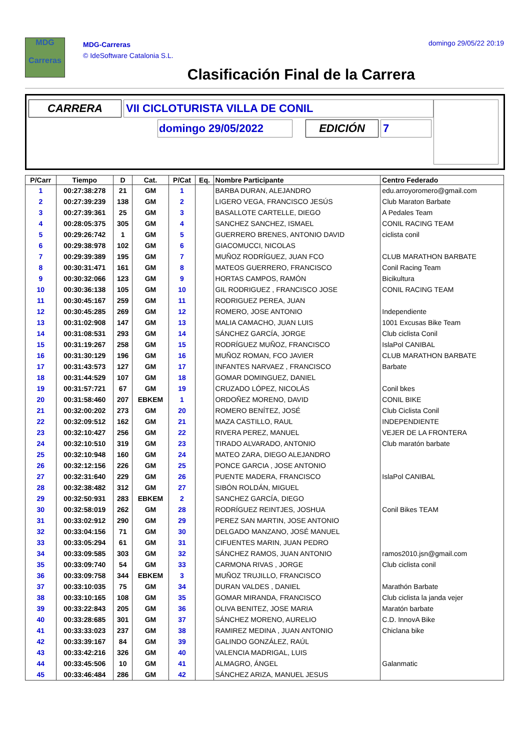MDG
Carreras
MDG-Carreras
© IdeSoftware Catalonia S.L.
domingo 29/05/22 20:19
Clasificación Final de la Carrera
CARRERA VII CICLOTURISTA VILLA DE CONIL
domingo 29/05/2022 EDICIÓN 7
| P/Carr | Tiempo | D | Cat. | P/Cat | Eq. | Nombre Participante | Centro Federado |
| --- | --- | --- | --- | --- | --- | --- | --- |
| 1 | 00:27:38:278 | 21 | GM | 1 | | BARBA DURAN, ALEJANDRO | edu.arroyoromero@gmail.com |
| 2 | 00:27:39:239 | 138 | GM | 2 | | LIGERO VEGA, FRANCISCO JESÚS | Club Maraton Barbate |
| 3 | 00:27:39:361 | 25 | GM | 3 | | BASALLOTE CARTELLE, DIEGO | A Pedales Team |
| 4 | 00:28:05:375 | 305 | GM | 4 | | SANCHEZ SANCHEZ, ISMAEL | CONIL RACING TEAM |
| 5 | 00:29:26:742 | 1 | GM | 5 | | GUERRERO BRENES, ANTONIO DAVID | ciclista conil |
| 6 | 00:29:38:978 | 102 | GM | 6 | | GIACOMUCCI, NICOLAS | |
| 7 | 00:29:39:389 | 195 | GM | 7 | | MUÑOZ RODRÍGUEZ, JUAN FCO | CLUB MARATHON BARBATE |
| 8 | 00:30:31:471 | 161 | GM | 8 | | MATEOS GUERRERO, FRANCISCO | Conil Racing Team |
| 9 | 00:30:32:066 | 123 | GM | 9 | | HORTAS CAMPOS, RAMÓN | Bicikultura |
| 10 | 00:30:36:138 | 105 | GM | 10 | | GIL RODRIGUEZ , FRANCISCO JOSE | CONIL RACING TEAM |
| 11 | 00:30:45:167 | 259 | GM | 11 | | RODRIGUEZ PEREA, JUAN | |
| 12 | 00:30:45:285 | 269 | GM | 12 | | ROMERO, JOSE ANTONIO | Independiente |
| 13 | 00:31:02:908 | 147 | GM | 13 | | MALIA CAMACHO, JUAN LUIS | 1001 Excusas Bike Team |
| 14 | 00:31:08:531 | 293 | GM | 14 | | SÁNCHEZ GARCÍA, JORGE | Club ciclista Conil |
| 15 | 00:31:19:267 | 258 | GM | 15 | | RODRÍGUEZ MUÑOZ, FRANCISCO | IslaPol CANIBAL |
| 16 | 00:31:30:129 | 196 | GM | 16 | | MUÑOZ ROMAN, FCO JAVIER | CLUB MARATHON BARBATE |
| 17 | 00:31:43:573 | 127 | GM | 17 | | INFANTES NARVAEZ , FRANCISCO | Barbate |
| 18 | 00:31:44:529 | 107 | GM | 18 | | GOMAR DOMINGUEZ, DANIEL | |
| 19 | 00:31:57:721 | 67 | GM | 19 | | CRUZADO LÓPEZ, NICOLÁS | Conil bkes |
| 20 | 00:31:58:460 | 207 | EBKEM | 1 | | ORDOÑEZ MORENO, DAVID | CONIL BIKE |
| 21 | 00:32:00:202 | 273 | GM | 20 | | ROMERO BENÍTEZ, JOSÉ | Club Ciclista Conil |
| 22 | 00:32:09:512 | 162 | GM | 21 | | MAZA CASTILLO, RAUL | INDEPENDIENTE |
| 23 | 00:32:10:427 | 256 | GM | 22 | | RIVERA PEREZ, MANUEL | VEJER DE LA FRONTERA |
| 24 | 00:32:10:510 | 319 | GM | 23 | | TIRADO ALVARADO, ANTONIO | Club maratón barbate |
| 25 | 00:32:10:948 | 160 | GM | 24 | | MATEO ZARA, DIEGO ALEJANDRO | |
| 26 | 00:32:12:156 | 226 | GM | 25 | | PONCE GARCIA , JOSE ANTONIO | |
| 27 | 00:32:31:640 | 229 | GM | 26 | | PUENTE MADERA, FRANCISCO | IslaPol CANIBAL |
| 28 | 00:32:38:482 | 312 | GM | 27 | | SIBÓN ROLDÁN, MIGUEL | |
| 29 | 00:32:50:931 | 283 | EBKEM | 2 | | SANCHEZ GARCÍA, DIEGO | |
| 30 | 00:32:58:019 | 262 | GM | 28 | | RODRÍGUEZ REINTJES, JOSHUA | Conil Bikes TEAM |
| 31 | 00:33:02:912 | 290 | GM | 29 | | PEREZ SAN MARTIN, JOSE ANTONIO | |
| 32 | 00:33:04:156 | 71 | GM | 30 | | DELGADO MANZANO, JOSÉ MANUEL | |
| 33 | 00:33:05:294 | 61 | GM | 31 | | CIFUENTES MARIN, JUAN PEDRO | |
| 34 | 00:33:09:585 | 303 | GM | 32 | | SÁNCHEZ RAMOS, JUAN ANTONIO | ramos2010.jsn@gmail.com |
| 35 | 00:33:09:740 | 54 | GM | 33 | | CARMONA RIVAS , JORGE | Club ciclista conil |
| 36 | 00:33:09:758 | 344 | EBKEM | 3 | | MUÑOZ TRUJILLO, FRANCISCO | |
| 37 | 00:33:10:035 | 75 | GM | 34 | | DURAN VALDES , DANIEL | Marathón Barbate |
| 38 | 00:33:10:165 | 108 | GM | 35 | | GOMAR MIRANDA, FRANCISCO | Club ciclista la janda vejer |
| 39 | 00:33:22:843 | 205 | GM | 36 | | OLIVA BENITEZ, JOSE MARIA | Maratón barbate |
| 40 | 00:33:28:685 | 301 | GM | 37 | | SÁNCHEZ MORENO, AURELIO | C.D. InnovA Bike |
| 41 | 00:33:33:023 | 237 | GM | 38 | | RAMIREZ MEDINA , JUAN ANTONIO | Chiclana bike |
| 42 | 00:33:39:167 | 84 | GM | 39 | | GALINDO GONZÁLEZ, RAÚL | |
| 43 | 00:33:42:216 | 326 | GM | 40 | | VALENCIA MADRIGAL, LUIS | |
| 44 | 00:33:45:506 | 10 | GM | 41 | | ALMAGRO, ÁNGEL | Galanmatic |
| 45 | 00:33:46:484 | 286 | GM | 42 | | SÁNCHEZ ARIZA, MANUEL JESUS | |